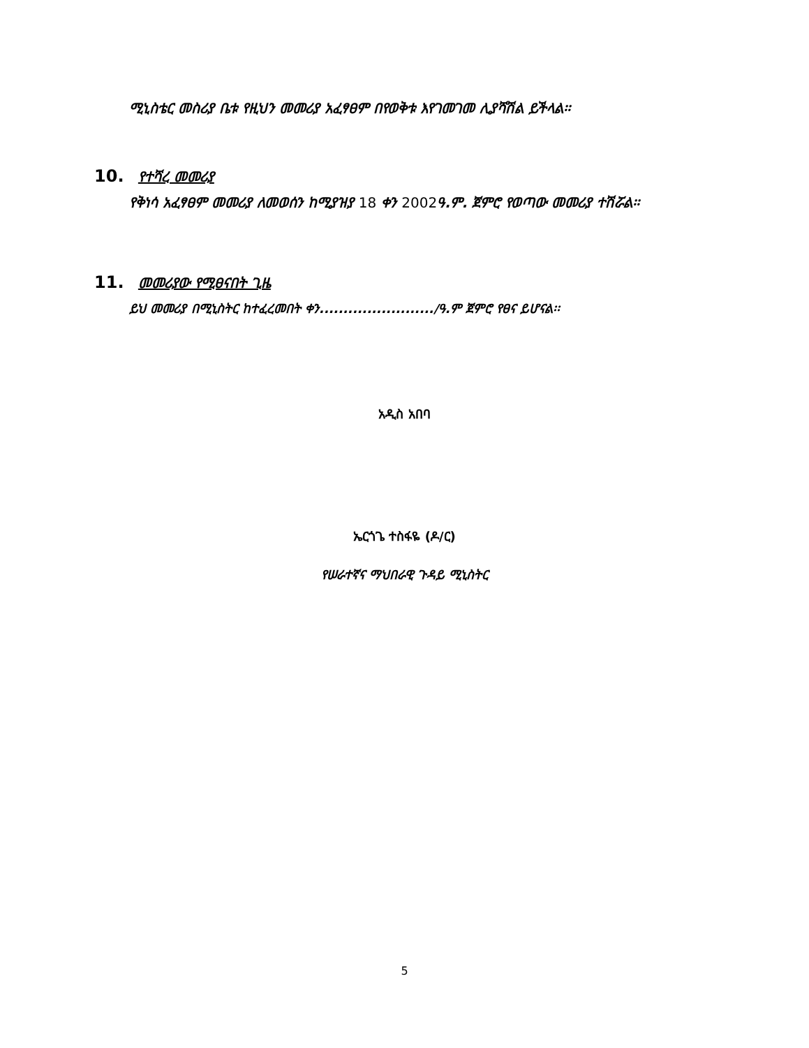ሚኒስቴር መስሪያ ቤቱ የዚህን መመሪያ አፈፃፀም በየወቅቱ እየገመገመ ሊያሻሽል ይችላል፡፡
10. የተሻረ መመሪያ
የቅነሳ አፈፃፀም መመሪያ ለመወሰን ከሚያዝያ 18 ቀን 2002ዓ.ም. ጀምሮ የወጣው መመሪያ ተሽሯል፡፡
11. መመሪያው የሚፀናበት ጊዜ
ይህ መመሪያ በሚኒስትር ከተፈረመበት ቀን......................../ዓ.ም ጀምሮ የፀና ይሆናል፡፡
አዲስ አበባ
ኤርጎጌ ተስፋዬ (ዶ/ር)
የሠራተኛና ማህበራዊ ጉዳይ ሚኒስትር
5